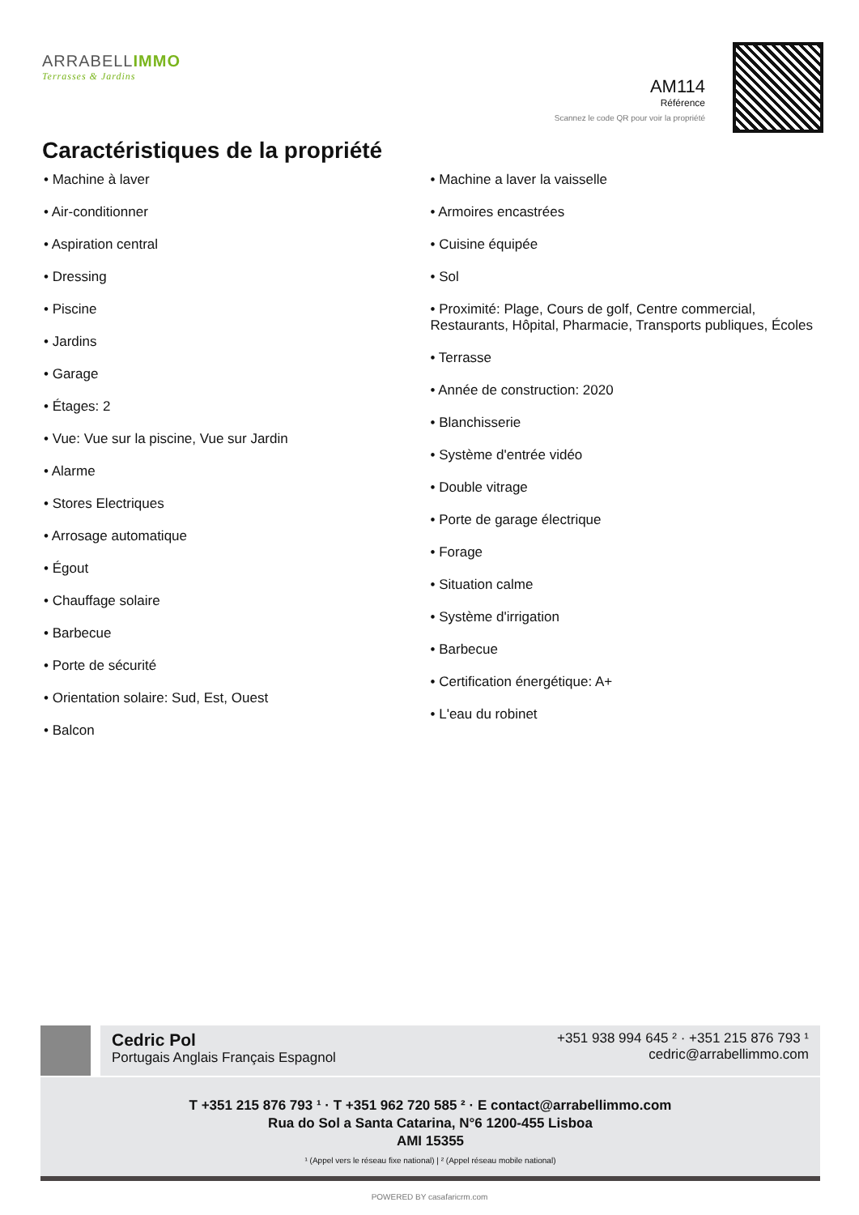ARRABELLIMMO
Terrasses & Jardins
AM114
Référence
Scannez le code QR pour voir la propriété
Caractéristiques de la propriété
• Machine à laver
• Air-conditionner
• Aspiration central
• Dressing
• Piscine
• Jardins
• Garage
• Étages: 2
• Vue: Vue sur la piscine, Vue sur Jardin
• Alarme
• Stores Electriques
• Arrosage automatique
• Égout
• Chauffage solaire
• Barbecue
• Porte de sécurité
• Orientation solaire: Sud, Est, Ouest
• Balcon
• Machine a laver la vaisselle
• Armoires encastrées
• Cuisine équipée
• Sol
• Proximité: Plage, Cours de golf, Centre commercial, Restaurants, Hôpital, Pharmacie, Transports publiques, Écoles
• Terrasse
• Année de construction: 2020
• Blanchisserie
• Système d'entrée vidéo
• Double vitrage
• Porte de garage électrique
• Forage
• Situation calme
• Système d'irrigation
• Barbecue
• Certification énergétique: A+
• L'eau du robinet
Cedric Pol
Portugais Anglais Français Espagnol
+351 938 994 645 ² · +351 215 876 793 ¹
cedric@arrabellimmo.com
T +351 215 876 793 ¹ · T +351 962 720 585 ² · E contact@arrabellimmo.com
Rua do Sol a Santa Catarina, N°6 1200-455 Lisboa
AMI 15355
¹ (Appel vers le réseau fixe national) | ² (Appel réseau mobile national)
POWERED BY casafaricrm.com